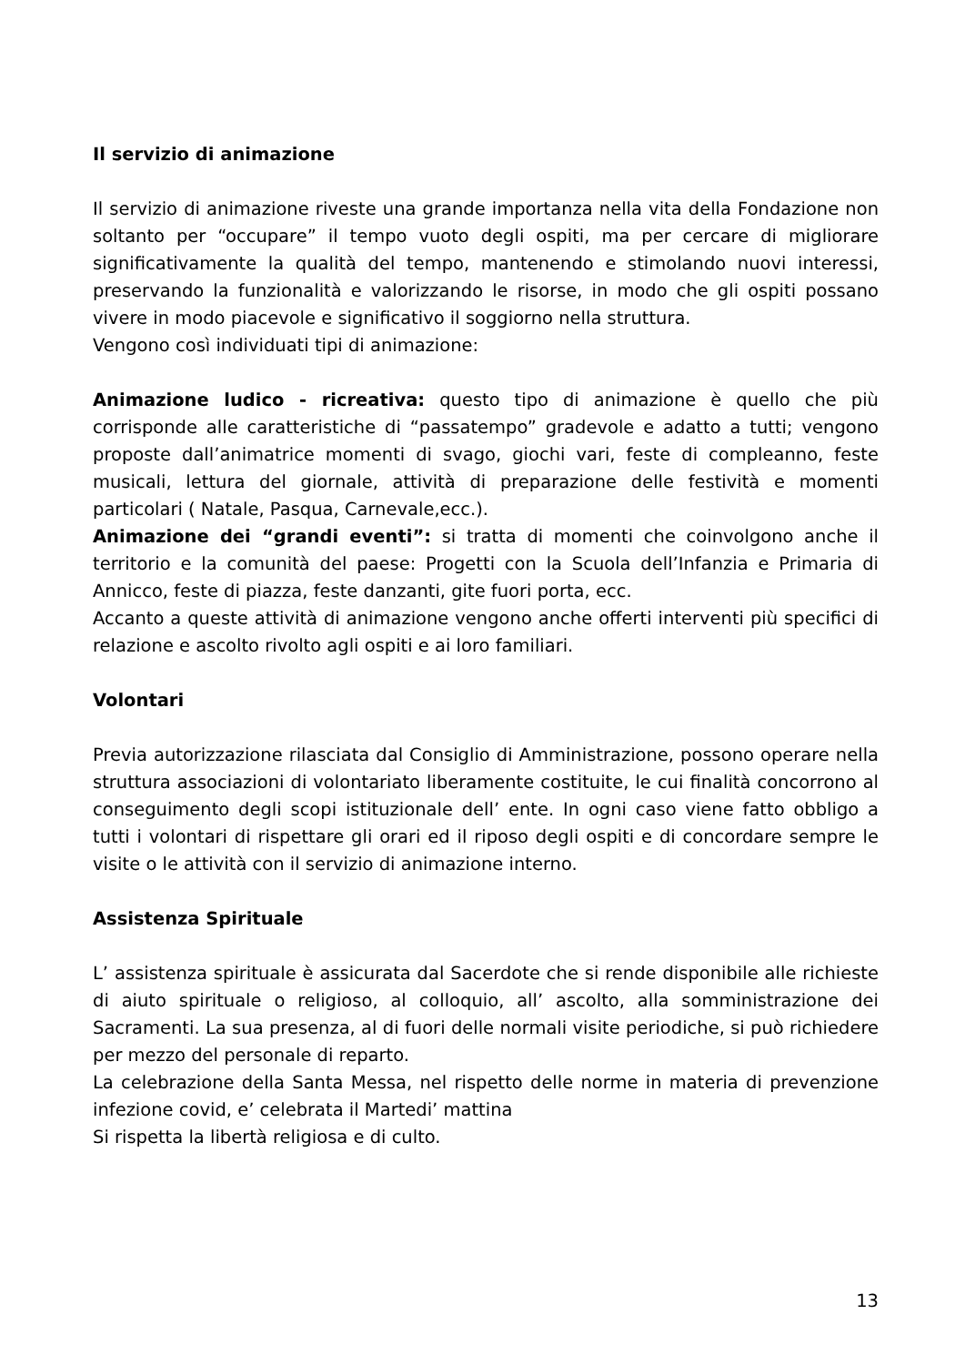Il servizio di animazione
Il servizio di animazione riveste una grande importanza nella vita della Fondazione non soltanto per “occupare” il tempo vuoto degli ospiti, ma per cercare di migliorare significativamente la qualità del tempo, mantenendo e stimolando nuovi interessi, preservando la funzionalità e valorizzando le risorse, in modo che gli ospiti possano vivere in modo piacevole e significativo il soggiorno nella struttura.
Vengono così individuati tipi di animazione:
Animazione ludico - ricreativa: questo tipo di animazione è quello che più corrisponde alle caratteristiche di “passatempo” gradevole e adatto a tutti; vengono proposte dall’animatrice momenti di svago, giochi vari, feste di compleanno, feste musicali, lettura del giornale, attività di preparazione delle festività e momenti particolari ( Natale, Pasqua, Carnevale,ecc.).
Animazione dei “grandi eventi”: si tratta di momenti che coinvolgono anche il territorio e la comunità del paese: Progetti con la Scuola dell’Infanzia e Primaria di Annicco, feste di piazza, feste danzanti, gite fuori porta, ecc.
Accanto a queste attività di animazione vengono anche offerti interventi più specifici di relazione e ascolto rivolto agli ospiti e ai loro familiari.
Volontari
Previa autorizzazione rilasciata dal Consiglio di Amministrazione, possono operare nella struttura associazioni di volontariato liberamente costituite, le cui finalità concorrono al conseguimento degli scopi istituzionale dell’ ente. In ogni caso viene fatto obbligo a tutti i volontari di rispettare gli orari ed il riposo degli ospiti e di concordare sempre le visite o le attività con il servizio di animazione interno.
Assistenza Spirituale
L’ assistenza spirituale è assicurata dal Sacerdote che si rende disponibile alle richieste di aiuto spirituale o religioso, al colloquio, all’ ascolto, alla somministrazione dei Sacramenti. La sua presenza, al di fuori delle normali visite periodiche, si può richiedere per mezzo del personale di reparto.
La celebrazione della Santa Messa, nel rispetto delle norme in materia di prevenzione infezione covid, e’ celebrata il Martedi’ mattina
Si rispetta la libertà religiosa e di culto.
13